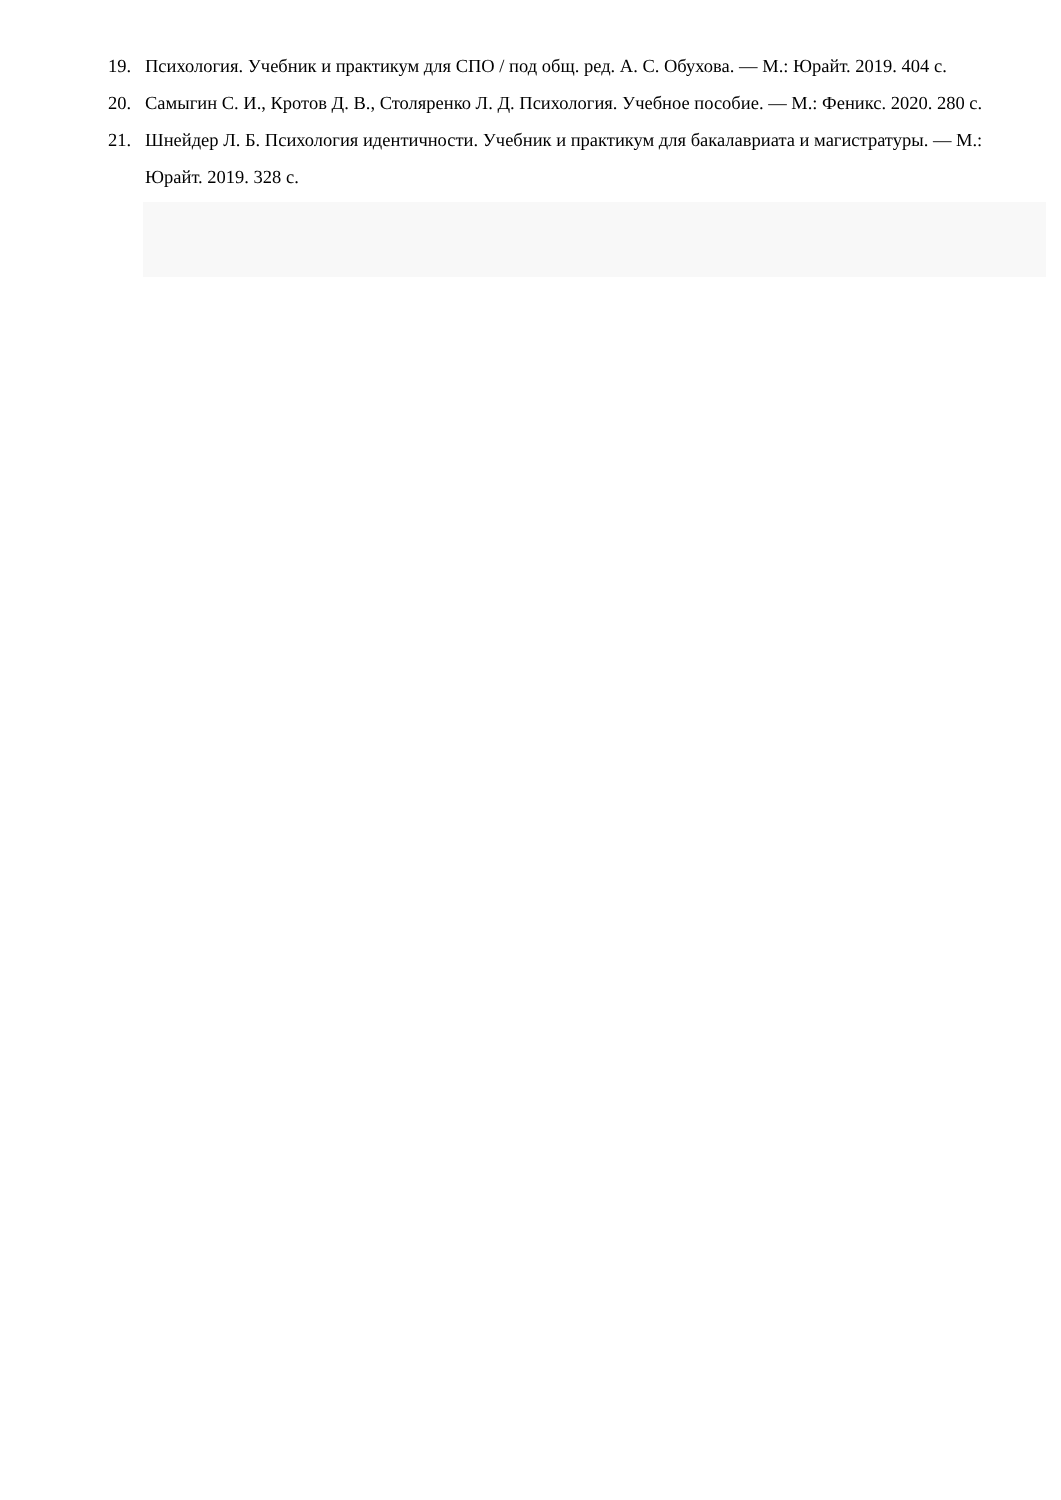19. Психология. Учебник и практикум для СПО / под общ. ред. А. С. Обухова. — М.: Юрайт. 2019. 404 с.
20. Самыгин С. И., Кротов Д. В., Столяренко Л. Д. Психология. Учебное пособие. — М.: Феникс. 2020. 280 с.
21. Шнейдер Л. Б. Психология идентичности. Учебник и практикум для бакалавриата и магистратуры. — М.: Юрайт. 2019. 328 с.